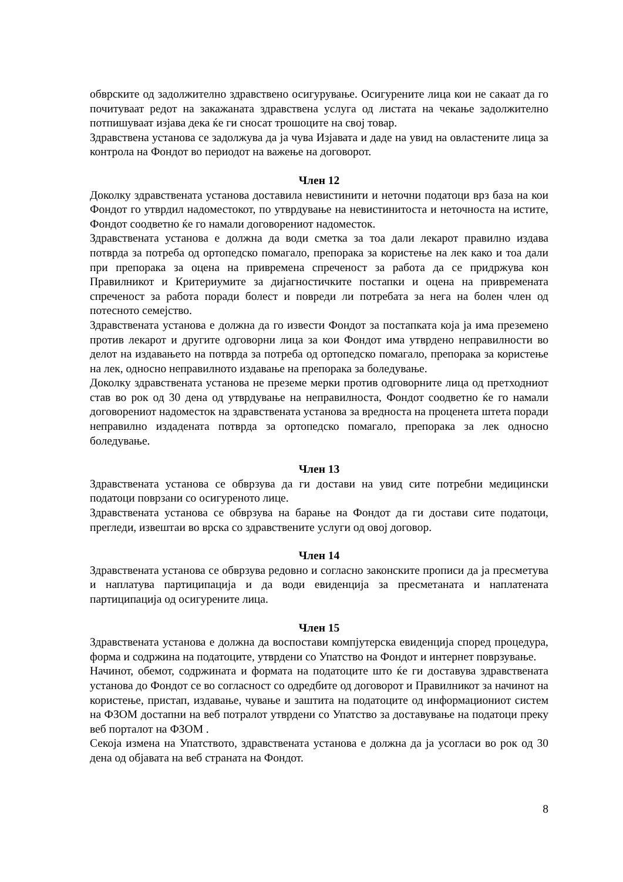обврските од задолжително здравствено осигурување. Осигурените лица кои не сакаат да го почитуваат редот на закажаната здравствена услуга од листата на чекање задолжително потпишуваат изјава дека ќе ги сносат трошоците на свој товар.
Здравствена установа се задолжува да ја чува Изјавата и даде на увид на овластените лица за контрола на Фондот во периодот на важење на договорот.
Член 12
Доколку здравствената установа доставила невистинити и неточни податоци врз база на кои Фондот го утврдил надоместокот, по утврдување на невистинитоста и неточноста на истите, Фондот соодветно ќе го намали договорениот надоместок.
Здравствената установа е должна да води сметка за тоа дали лекарот правилно издава потврда за потреба од ортопедско помагало, препорака за користење на лек како и тоа дали при препорака за оцена на привремена спреченост за работа да се придржува кон Правилникот и Критериумите за дијагностичките постапки и оцена на привремената спреченост за работа поради болест и повреди ли потребата за нега на болен член од потесното семејство.
Здравствената установа е должна да го извести Фондот за постапката која ја има преземено против лекарот и другите одговорни лица за кои Фондот има утврдено неправилности во делот на издавањето на потврда за потреба од ортопедско помагало, препорака за користење на лек, односно неправилното издавање на препорака за боледување.
Доколку здравствената установа не преземе мерки против одговорните лица од претходниот став во рок од 30 дена од утврдување на неправилноста, Фондот соодветно ќе го намали договорениот надоместок на здравствената установа за вредноста на проценета штета поради неправилно издадената потврда за ортопедско помагало, препорака за лек односно боледување.
Член 13
Здравствената установа се обврзува да ги достави на увид сите потребни медицински податоци поврзани со осигуреното лице.
Здравствената установа се обврзува на барање на Фондот да ги достави сите податоци, прегледи, извештаи во врска со здравствените услуги од овој договор.
Член 14
Здравствената установа се обврзува редовно и согласно законските прописи да ја пресметува и наплатува партиципација и да води евиденција за пресметаната и наплатената партиципација од осигурените лица.
Член 15
Здравствената установа е должна да воспостави компјутерска евиденција според процедура, форма и содржина на податоците, утврдени со Упатство на Фондот и интернет поврзување.
Начинот, обемот, содржината и формата на податоците што ќе ги доставува здравствената установа до Фондот се во согласност со одредбите од договорот и Правилникот за начинот на користење, пристап, издавање, чување и заштита на податоците од информациониот систем на ФЗОМ достапни на веб потралот утврдени со Упатство за доставување на податоци преку веб порталот на ФЗОМ .
Секоја измена на Упатството, здравствената установа е должна да ја усогласи во рок од 30 дена од објавата на веб страната на Фондот.
8